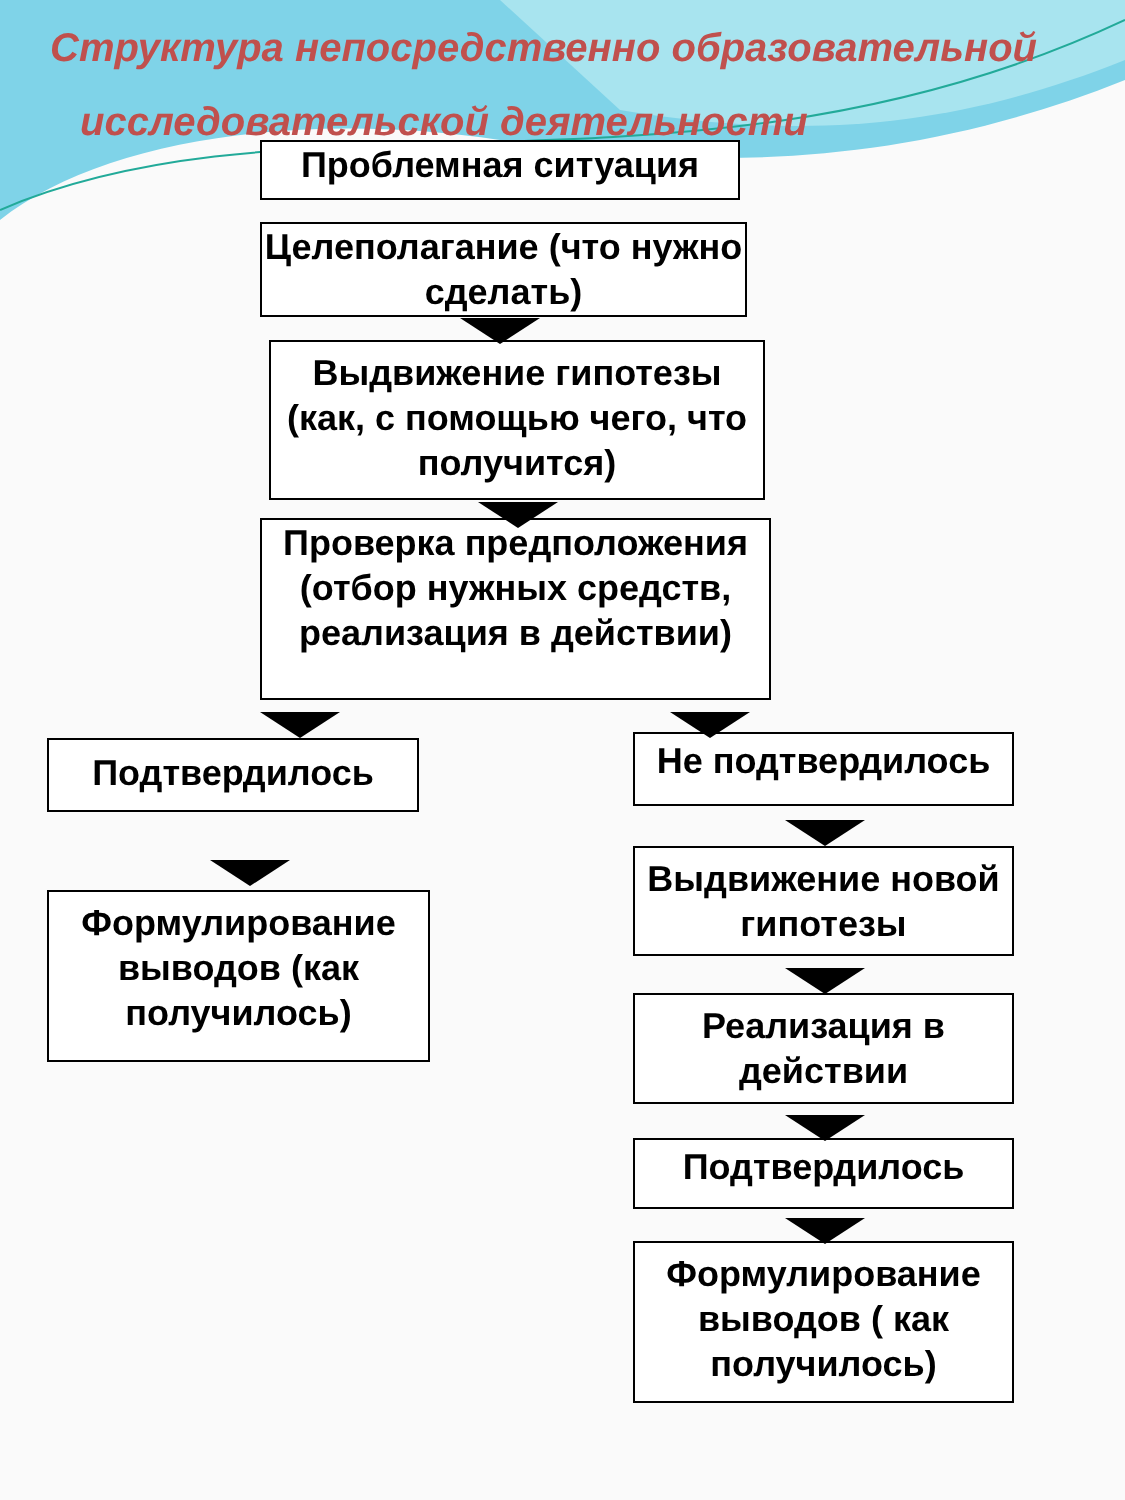Структура непосредственно образовательной
исследовательской деятельности
Проблемная ситуация
Целеполагание (что нужно сделать)
Выдвижение гипотезы (как, с помощью чего, что получится)
Проверка предположения (отбор нужных средств, реализация в действии)
Подтвердилось
Формулирование выводов (как получилось)
Не подтвердилось
Выдвижение новой гипотезы
Реализация в действии
Подтвердилось
Формулирование выводов ( как получилось)